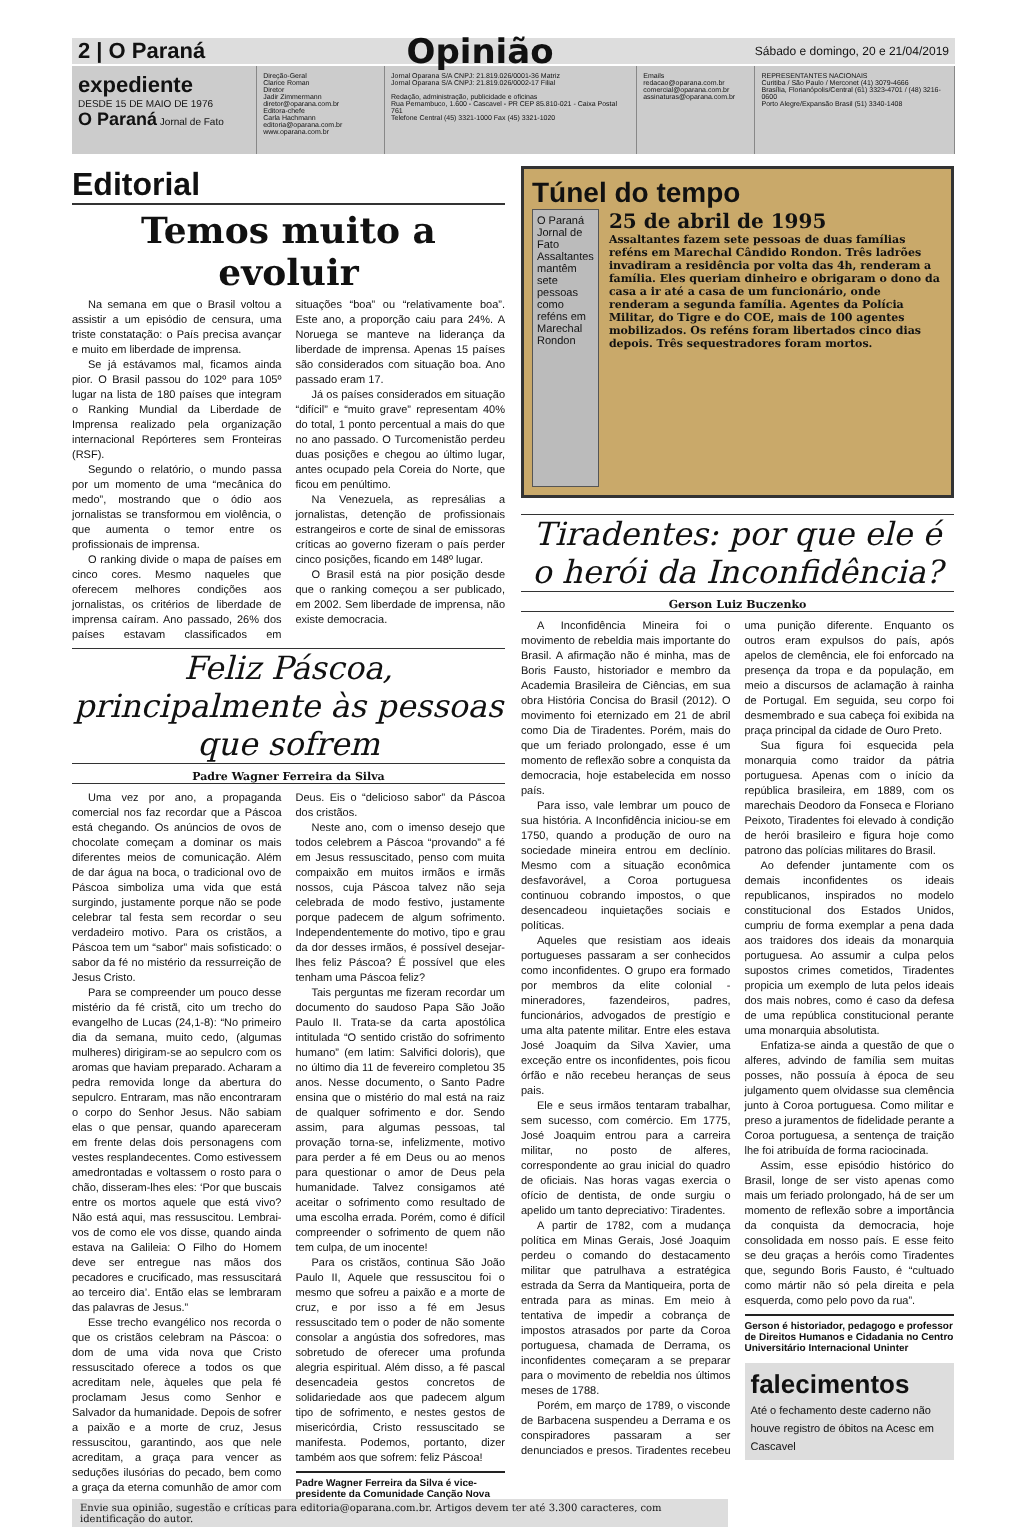2 | O Paraná Opinião Sábado e domingo, 20 e 21/04/2019
expediente
DESDE 15 DE MAIO DE 1976
O Paraná Jornal de Fato
Direção-Geral
Clarice Roman
Diretor
Jadir Zimmermann
diretor@oparana.com.br
Editora-chefe
Carla Hachmann
editoria@oparana.com.br
www.oparana.com.br
Jornal Oparana S/A CNPJ: 21.819.026/0001-36 Matriz
Jornal Oparana S/A CNPJ: 21.819.026/0002-17 Filial
Redação, administração, publicidade e oficinas
Rua Pernambuco, 1.600 - Cascavel - PR CEP 85.810-021 - Caixa Postal 761
Telefone Central (45) 3321-1000 Fax (45) 3321-1020
Emails
redacao@oparana.com.br
comercial@oparana.com.br
assinaturas@oparana.com.br
REPRESENTANTES NACIONAIS
Curitiba / São Paulo / Merconet (41) 3079-4666
Brasília, Florianópolis/Central (61) 3323-4701 / (48) 3216-0600
Porto Alegre/Expansão Brasil (51) 3340-1408
Editorial
Temos muito a evoluir
Na semana em que o Brasil voltou a assistir a um episódio de censura, uma triste constatação: o País precisa avançar e muito em liberdade de imprensa.
Se já estávamos mal, ficamos ainda pior. O Brasil passou do 102º para 105º lugar na lista de 180 países que integram o Ranking Mundial da Liberdade de Imprensa realizado pela organização internacional Repórteres sem Fronteiras (RSF).
Segundo o relatório, o mundo passa por um momento de uma “mecânica do medo”, mostrando que o ódio aos jornalistas se transformou em violência, o que aumenta o temor entre os profissionais de imprensa.
O ranking divide o mapa de países em cinco cores. Mesmo naqueles que oferecem melhores condições aos jornalistas, os critérios de liberdade de imprensa caíram. Ano passado, 26% dos países estavam classificados em situações “boa” ou “relativamente boa”. Este ano, a proporção caiu para 24%. A Noruega se manteve na liderança da liberdade de imprensa. Apenas 15 países são considerados com situação boa. Ano passado eram 17.
Já os países considerados em situação “difícil” e “muito grave” representam 40% do total, 1 ponto percentual a mais do que no ano passado. O Turcomenistão perdeu duas posições e chegou ao último lugar, antes ocupado pela Coreia do Norte, que ficou em penúltimo.
Na Venezuela, as represálias a jornalistas, detenção de profissionais estrangeiros e corte de sinal de emissoras críticas ao governo fizeram o país perder cinco posições, ficando em 148º lugar.
O Brasil está na pior posição desde que o ranking começou a ser publicado, em 2002. Sem liberdade de imprensa, não existe democracia.
Feliz Páscoa, principalmente às pessoas que sofrem
Padre Wagner Ferreira da Silva
Uma vez por ano, a propaganda comercial nos faz recordar que a Páscoa está chegando. Os anúncios de ovos de chocolate começam a dominar os mais diferentes meios de comunicação. Além de dar água na boca, o tradicional ovo de Páscoa simboliza uma vida que está surgindo, justamente porque não se pode celebrar tal festa sem recordar o seu verdadeiro motivo. Para os cristãos, a Páscoa tem um “sabor” mais sofisticado: o sabor da fé no mistério da ressurreição de Jesus Cristo.
Para se compreender um pouco desse mistério da fé cristã, cito um trecho do evangelho de Lucas (24,1-8): “No primeiro dia da semana, muito cedo, (algumas mulheres) dirigiram-se ao sepulcro com os aromas que haviam preparado. Acharam a pedra removida longe da abertura do sepulcro. Entraram, mas não encontraram o corpo do Senhor Jesus. Não sabiam elas o que pensar, quando apareceram em frente delas dois personagens com vestes resplandecentes. Como estivessem amedrontadas e voltassem o rosto para o chão, disseram-lhes eles: ‘Por que buscais entre os mortos aquele que está vivo? Não está aqui, mas ressuscitou. Lembrai-vos de como ele vos disse, quando ainda estava na Galileia: O Filho do Homem deve ser entregue nas mãos dos pecadores e crucificado, mas ressuscitará ao terceiro dia’. Então elas se lembraram das palavras de Jesus.”
Esse trecho evangélico nos recorda o que os cristãos celebram na Páscoa: o dom de uma vida nova que Cristo ressuscitado oferece a todos os que acreditam nele, àqueles que pela fé proclamam Jesus como Senhor e Salvador da humanidade. Depois de sofrer a paixão e a morte de cruz, Jesus ressuscitou, garantindo, aos que nele acreditam, a graça para vencer as seduções ilusórias do pecado, bem como a graça da eterna comunhão de amor com Deus. Eis o “delicioso sabor” da Páscoa dos cristãos.
Neste ano, com o imenso desejo que todos celebrem a Páscoa “provando” a fé em Jesus ressuscitado, penso com muita compaixão em muitos irmãos e irmãs nossos, cuja Páscoa talvez não seja celebrada de modo festivo, justamente porque padecem de algum sofrimento. Independentemente do motivo, tipo e grau da dor desses irmãos, é possível desejar-lhes feliz Páscoa? É possível que eles tenham uma Páscoa feliz?
Tais perguntas me fizeram recordar um documento do saudoso Papa São João Paulo II. Trata-se da carta apostólica intitulada “O sentido cristão do sofrimento humano” (em latim: Salvifici doloris), que no último dia 11 de fevereiro completou 35 anos. Nesse documento, o Santo Padre ensina que o mistério do mal está na raiz de qualquer sofrimento e dor. Sendo assim, para algumas pessoas, tal provação torna-se, infelizmente, motivo para perder a fé em Deus ou ao menos para questionar o amor de Deus pela humanidade. Talvez consigamos até aceitar o sofrimento como resultado de uma escolha errada. Porém, como é difícil compreender o sofrimento de quem não tem culpa, de um inocente!
Para os cristãos, continua São João Paulo II, Aquele que ressuscitou foi o mesmo que sofreu a paixão e a morte de cruz, e por isso a fé em Jesus ressuscitado tem o poder de não somente consolar a angústia dos sofredores, mas sobretudo de oferecer uma profunda alegria espiritual. Além disso, a fé pascal desencadeia gestos concretos de solidariedade aos que padecem algum tipo de sofrimento, e nestes gestos de misericórdia, Cristo ressuscitado se manifesta. Podemos, portanto, dizer também aos que sofrem: feliz Páscoa!
Padre Wagner Ferreira da Silva é vice-presidente da Comunidade Canção Nova
Túnel do tempo
O Paraná
Jornal de Fato
Assaltantes mantêm sete pessoas como reféns em Marechal Rondon
25 de abril de 1995
Assaltantes fazem sete pessoas de duas famílias reféns em Marechal Cândido Rondon. Três ladrões invadiram a residência por volta das 4h, renderam a família. Eles queriam dinheiro e obrigaram o dono da casa a ir até a casa de um funcionário, onde renderam a segunda família. Agentes da Polícia Militar, do Tigre e do COE, mais de 100 agentes mobilizados. Os reféns foram libertados cinco dias depois. Três sequestradores foram mortos.
Tiradentes: por que ele é o herói da Inconfidência?
Gerson Luiz Buczenko
A Inconfidência Mineira foi o movimento de rebeldia mais importante do Brasil. A afirmação não é minha, mas de Boris Fausto, historiador e membro da Academia Brasileira de Ciências, em sua obra História Concisa do Brasil (2012). O movimento foi eternizado em 21 de abril como Dia de Tiradentes. Porém, mais do que um feriado prolongado, esse é um momento de reflexão sobre a conquista da democracia, hoje estabelecida em nosso país.
Para isso, vale lembrar um pouco de sua história. A Inconfidência iniciou-se em 1750, quando a produção de ouro na sociedade mineira entrou em declínio. Mesmo com a situação econômica desfavorável, a Coroa portuguesa continuou cobrando impostos, o que desencadeou inquietações sociais e políticas.
Aqueles que resistiam aos ideais portugueses passaram a ser conhecidos como inconfidentes. O grupo era formado por membros da elite colonial - mineradores, fazendeiros, padres, funcionários, advogados de prestígio e uma alta patente militar. Entre eles estava José Joaquim da Silva Xavier, uma exceção entre os inconfidentes, pois ficou órfão e não recebeu heranças de seus pais.
Ele e seus irmãos tentaram trabalhar, sem sucesso, com comércio. Em 1775, José Joaquim entrou para a carreira militar, no posto de alferes, correspondente ao grau inicial do quadro de oficiais. Nas horas vagas exercia o ofício de dentista, de onde surgiu o apelido um tanto depreciativo: Tiradentes.
A partir de 1782, com a mudança política em Minas Gerais, José Joaquim perdeu o comando do destacamento militar que patrulhava a estratégica estrada da Serra da Mantiqueira, porta de entrada para as minas. Em meio à tentativa de impedir a cobrança de impostos atrasados por parte da Coroa portuguesa, chamada de Derrama, os inconfidentes começaram a se preparar para o movimento de rebeldia nos últimos meses de 1788.
Porém, em março de 1789, o visconde de Barbacena suspendeu a Derrama e os conspiradores passaram a ser denunciados e presos. Tiradentes recebeu uma punição diferente. Enquanto os outros eram expulsos do país, após apelos de clemência, ele foi enforcado na presença da tropa e da população, em meio a discursos de aclamação à rainha de Portugal. Em seguida, seu corpo foi desmembrado e sua cabeça foi exibida na praça principal da cidade de Ouro Preto.
Sua figura foi esquecida pela monarquia como traidor da pátria portuguesa. Apenas com o início da república brasileira, em 1889, com os marechais Deodoro da Fonseca e Floriano Peixoto, Tiradentes foi elevado à condição de herói brasileiro e figura hoje como patrono das polícias militares do Brasil.
Ao defender juntamente com os demais inconfidentes os ideais republicanos, inspirados no modelo constitucional dos Estados Unidos, cumpriu de forma exemplar a pena dada aos traidores dos ideais da monarquia portuguesa. Ao assumir a culpa pelos supostos crimes cometidos, Tiradentes propicia um exemplo de luta pelos ideais dos mais nobres, como é caso da defesa de uma república constitucional perante uma monarquia absolutista.
Enfatiza-se ainda a questão de que o alferes, advindo de família sem muitas posses, não possuía à época de seu julgamento quem olvidasse sua clemência junto à Coroa portuguesa. Como militar e preso a juramentos de fidelidade perante a Coroa portuguesa, a sentença de traição lhe foi atribuída de forma raciocinada.
Assim, esse episódio histórico do Brasil, longe de ser visto apenas como mais um feriado prolongado, há de ser um momento de reflexão sobre a importância da conquista da democracia, hoje consolidada em nosso país. E esse feito se deu graças a heróis como Tiradentes que, segundo Boris Fausto, é “cultuado como mártir não só pela direita e pela esquerda, como pelo povo da rua”.
Gerson é historiador, pedagogo e professor de Direitos Humanos e Cidadania no Centro Universitário Internacional Uninter
falecimentos
Até o fechamento deste caderno não houve registro de óbitos na Acesc em Cascavel
Envie sua opinião, sugestão e críticas para editoria@oparana.com.br. Artigos devem ter até 3.300 caracteres, com identificação do autor.